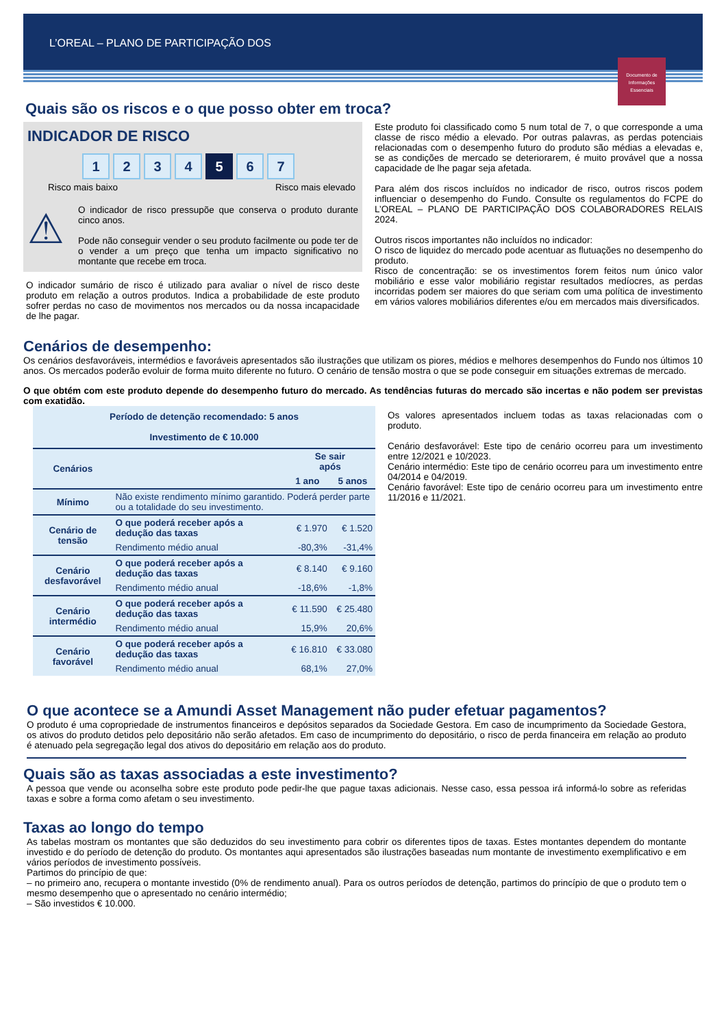L’OREAL – PLANO DE PARTICIPAÇÃO DOS
Documento de Informações Essenciais
Quais são os riscos e o que posso obter em troca?
INDICADOR DE RISCO
1234 5 6 7
Risco mais baixo Risco mais elevado
⚠
O indicador de risco pressupõe que conserva o produto durante cinco anos.
Pode não conseguir vender o seu produto facilmente ou pode ter de o vender a um preço que tenha um impacto significativo no montante que recebe em troca.
O indicador sumário de risco é utilizado para avaliar o nível de risco deste produto em relação a outros produtos. Indica a probabilidade de este produto sofrer perdas no caso de movimentos nos mercados ou da nossa incapacidade de lhe pagar.
Este produto foi classificado como 5 num total de 7, o que corresponde a uma classe de risco médio a elevado. Por outras palavras, as perdas potenciais relacionadas com o desempenho futuro do produto são médias a elevadas e, se as condições de mercado se deteriorarem, é muito provável que a nossa capacidade de lhe pagar seja afetada.
Para além dos riscos incluídos no indicador de risco, outros riscos podem influenciar o desempenho do Fundo. Consulte os regulamentos do FCPE do L’OREAL – PLANO DE PARTICIPAÇÃO DOS COLABORADORES RELAIS 2024.
Outros riscos importantes não incluídos no indicador:
O risco de liquidez do mercado pode acentuar as flutuações no desempenho do produto.
Risco de concentração: se os investimentos forem feitos num único valor mobiliário e esse valor mobiliário registar resultados medíocres, as perdas incorridas podem ser maiores do que seriam com uma política de investimento em vários valores mobiliários diferentes e/ou em mercados mais diversificados.
Cenários de desempenho:
Os cenários desfavoráveis, intermédios e favoráveis apresentados são ilustrações que utilizam os piores, médios e melhores desempenhos do Fundo nos últimos 10 anos. Os mercados poderão evoluir de forma muito diferente no futuro. O cenário de tensão mostra o que se pode conseguir em situações extremas de mercado.
O que obtém com este produto depende do desempenho futuro do mercado. As tendências futuras do mercado são incertas e não podem ser previstas com exatidão.
| Período de detenção recomendado: 5 anos Investimento de € 10.000 | | | |
| --- | --- | --- | --- |
| Cenários | | Se sair após | |
| | | 1 ano | 5 anos |
| Mínimo | Não existe rendimento mínimo garantido. Poderá perder parte ou a totalidade do seu investimento. | | |
| Cenário de tensão | O que poderá receber após a dedução das taxas | € 1.970 | € 1.520 |
| | Rendimento médio anual | -80,3% | -31,4% |
| Cenário desfavorável | O que poderá receber após a dedução das taxas | € 8.140 | € 9.160 |
| | Rendimento médio anual | -18,6% | -1,8% |
| Cenário intermédio | O que poderá receber após a dedução das taxas | € 11.590 | € 25.480 |
| | Rendimento médio anual | 15,9% | 20,6% |
| Cenário favorável | O que poderá receber após a dedução das taxas | € 16.810 | € 33.080 |
| | Rendimento médio anual | 68,1% | 27,0% |
Os valores apresentados incluem todas as taxas relacionadas com o produto.
Cenário desfavorável: Este tipo de cenário ocorreu para um investimento entre 12/2021 e 10/2023.
Cenário intermédio: Este tipo de cenário ocorreu para um investimento entre 04/2014 e 04/2019.
Cenário favorável: Este tipo de cenário ocorreu para um investimento entre 11/2016 e 11/2021.
O que acontece se a Amundi Asset Management não puder efetuar pagamentos?
O produto é uma copropriedade de instrumentos financeiros e depósitos separados da Sociedade Gestora. Em caso de incumprimento da Sociedade Gestora, os ativos do produto detidos pelo depositário não serão afetados. Em caso de incumprimento do depositário, o risco de perda financeira em relação ao produto é atenuado pela segregação legal dos ativos do depositário em relação aos do produto.
Quais são as taxas associadas a este investimento?
A pessoa que vende ou aconselha sobre este produto pode pedir-lhe que pague taxas adicionais. Nesse caso, essa pessoa irá informá-lo sobre as referidas taxas e sobre a forma como afetam o seu investimento.
Taxas ao longo do tempo
As tabelas mostram os montantes que são deduzidos do seu investimento para cobrir os diferentes tipos de taxas. Estes montantes dependem do montante investido e do período de detenção do produto. Os montantes aqui apresentados são ilustrações baseadas num montante de investimento exemplificativo e em vários períodos de investimento possíveis.
Partimos do princípio de que:
– no primeiro ano, recupera o montante investido (0% de rendimento anual). Para os outros períodos de detenção, partimos do princípio de que o produto tem o mesmo desempenho que o apresentado no cenário intermédio;
– São investidos € 10.000.